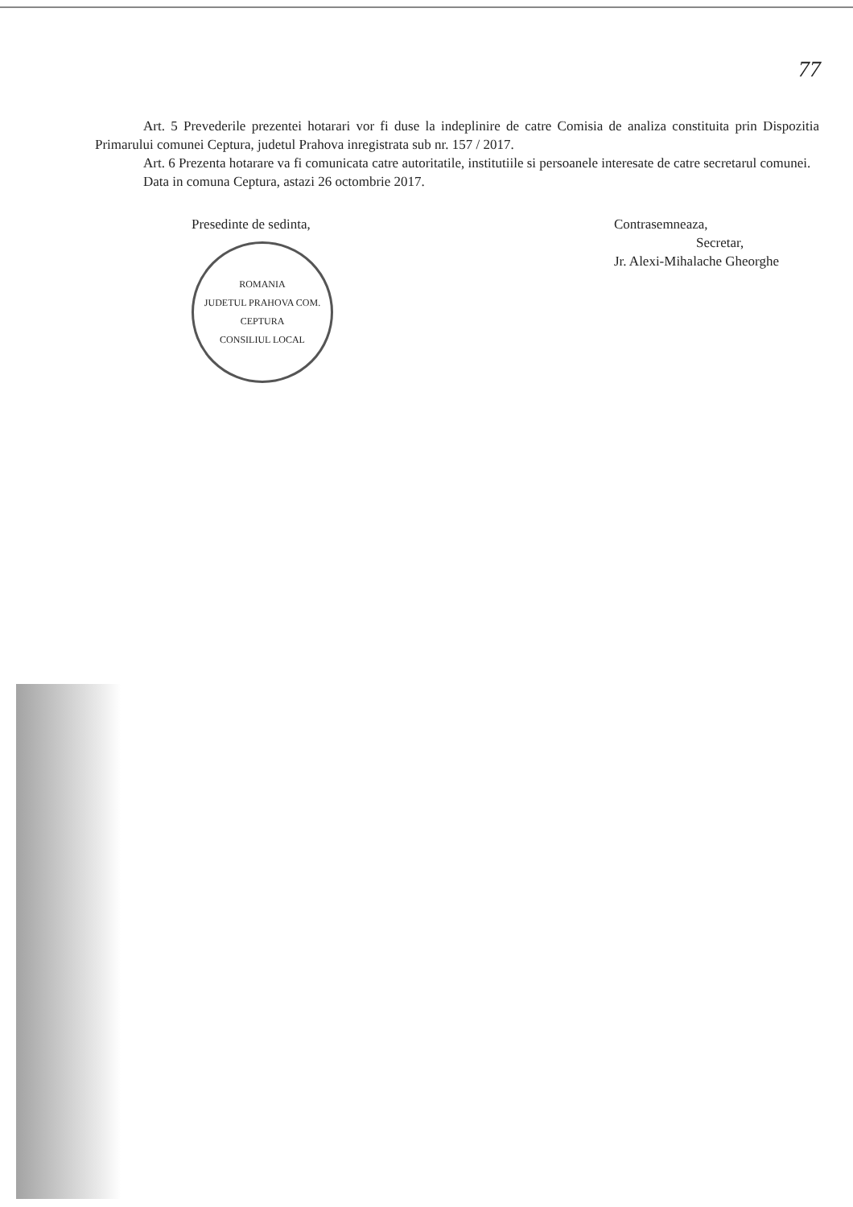77
Art. 5 Prevederile prezentei hotarari vor fi duse la indeplinire de catre Comisia de analiza constituita prin Dispozitia Primarului comunei Ceptura, judetul Prahova inregistrata sub nr. 157 / 2017.
Art. 6 Prezenta hotarare va fi comunicata catre autoritatile, institutiile si persoanele interesate de catre secretarul comunei.
Data in comuna Ceptura, astazi 26 octombrie 2017.
Presedinte de sedinta,
ROMANIA
JUDETUL PRAHOVA COM. CEPTURA
CONSILIUL LOCAL
Contrasemneaza,
Secretar,
Jr. Alexi-Mihalache Gheorghe